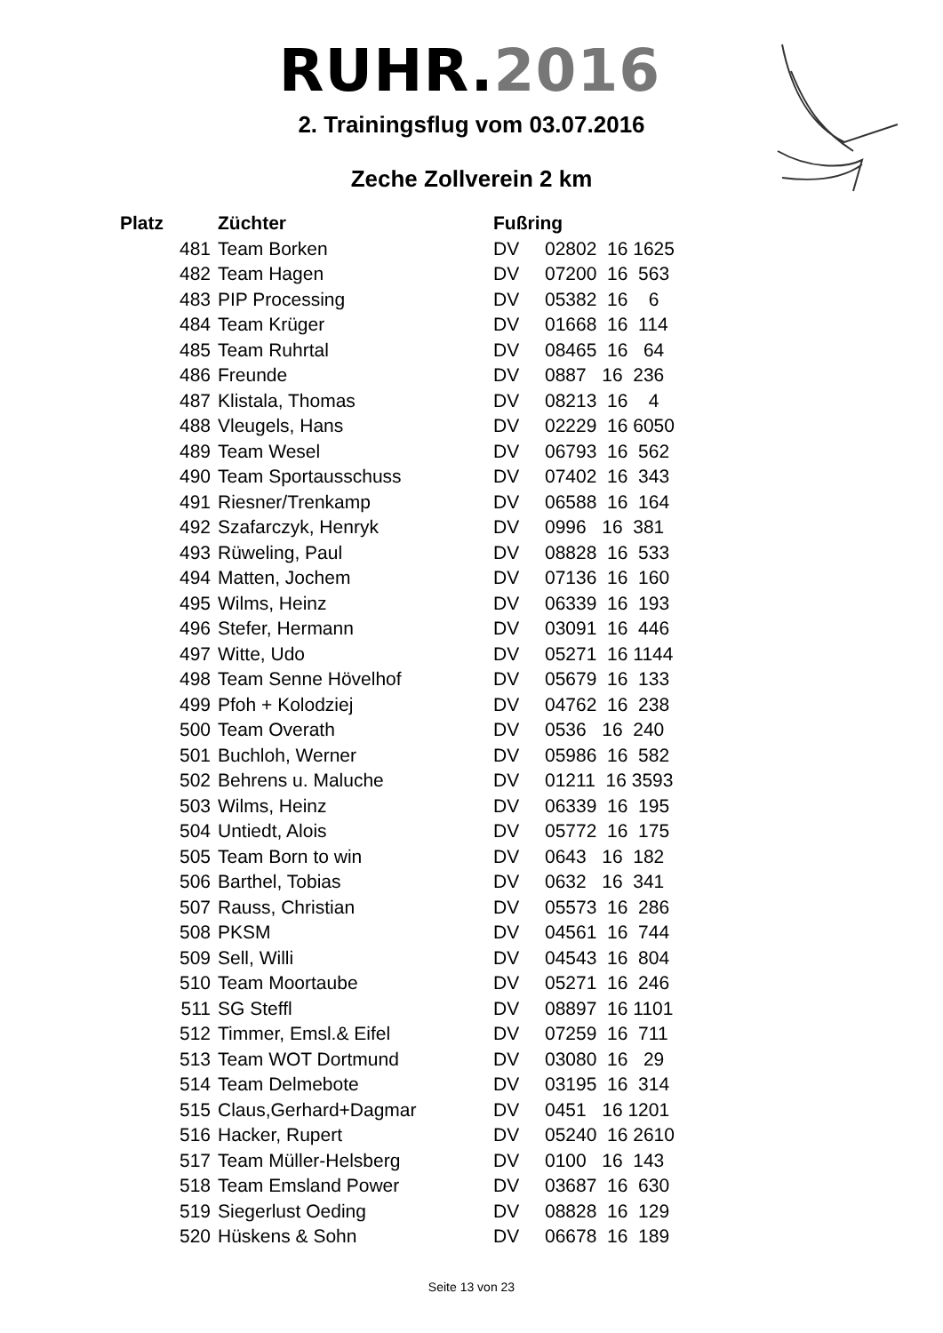RUHR.2016
2. Trainingsflug vom 03.07.2016
Zeche Zollverein 2 km
| Platz | Züchter | Fußring | |
| --- | --- | --- | --- |
| 481 | Team Borken | DV | 02802 16 1625 |
| 482 | Team Hagen | DV | 07200 16 563 |
| 483 | PIP Processing | DV | 05382 16 6 |
| 484 | Team Krüger | DV | 01668 16 114 |
| 485 | Team Ruhrtal | DV | 08465 16 64 |
| 486 | Freunde | DV | 0887 16 236 |
| 487 | Klistala, Thomas | DV | 08213 16 4 |
| 488 | Vleugels, Hans | DV | 02229 16 6050 |
| 489 | Team Wesel | DV | 06793 16 562 |
| 490 | Team Sportausschuss | DV | 07402 16 343 |
| 491 | Riesner/Trenkamp | DV | 06588 16 164 |
| 492 | Szafarczyk, Henryk | DV | 0996 16 381 |
| 493 | Rüweling, Paul | DV | 08828 16 533 |
| 494 | Matten, Jochem | DV | 07136 16 160 |
| 495 | Wilms, Heinz | DV | 06339 16 193 |
| 496 | Stefer, Hermann | DV | 03091 16 446 |
| 497 | Witte, Udo | DV | 05271 16 1144 |
| 498 | Team Senne Hövelhof | DV | 05679 16 133 |
| 499 | Pfoh + Kolodziej | DV | 04762 16 238 |
| 500 | Team Overath | DV | 0536 16 240 |
| 501 | Buchloh, Werner | DV | 05986 16 582 |
| 502 | Behrens u. Maluche | DV | 01211 16 3593 |
| 503 | Wilms, Heinz | DV | 06339 16 195 |
| 504 | Untiedt, Alois | DV | 05772 16 175 |
| 505 | Team Born to win | DV | 0643 16 182 |
| 506 | Barthel, Tobias | DV | 0632 16 341 |
| 507 | Rauss, Christian | DV | 05573 16 286 |
| 508 | PKSM | DV | 04561 16 744 |
| 509 | Sell, Willi | DV | 04543 16 804 |
| 510 | Team Moortaube | DV | 05271 16 246 |
| 511 | SG Steffl | DV | 08897 16 1101 |
| 512 | Timmer, Emsl.& Eifel | DV | 07259 16 711 |
| 513 | Team WOT Dortmund | DV | 03080 16 29 |
| 514 | Team Delmebote | DV | 03195 16 314 |
| 515 | Claus,Gerhard+Dagmar | DV | 0451 16 1201 |
| 516 | Hacker, Rupert | DV | 05240 16 2610 |
| 517 | Team Müller-Helsberg | DV | 0100 16 143 |
| 518 | Team Emsland Power | DV | 03687 16 630 |
| 519 | Siegerlust Oeding | DV | 08828 16 129 |
| 520 | Hüskens & Sohn | DV | 06678 16 189 |
Seite 13 von 23